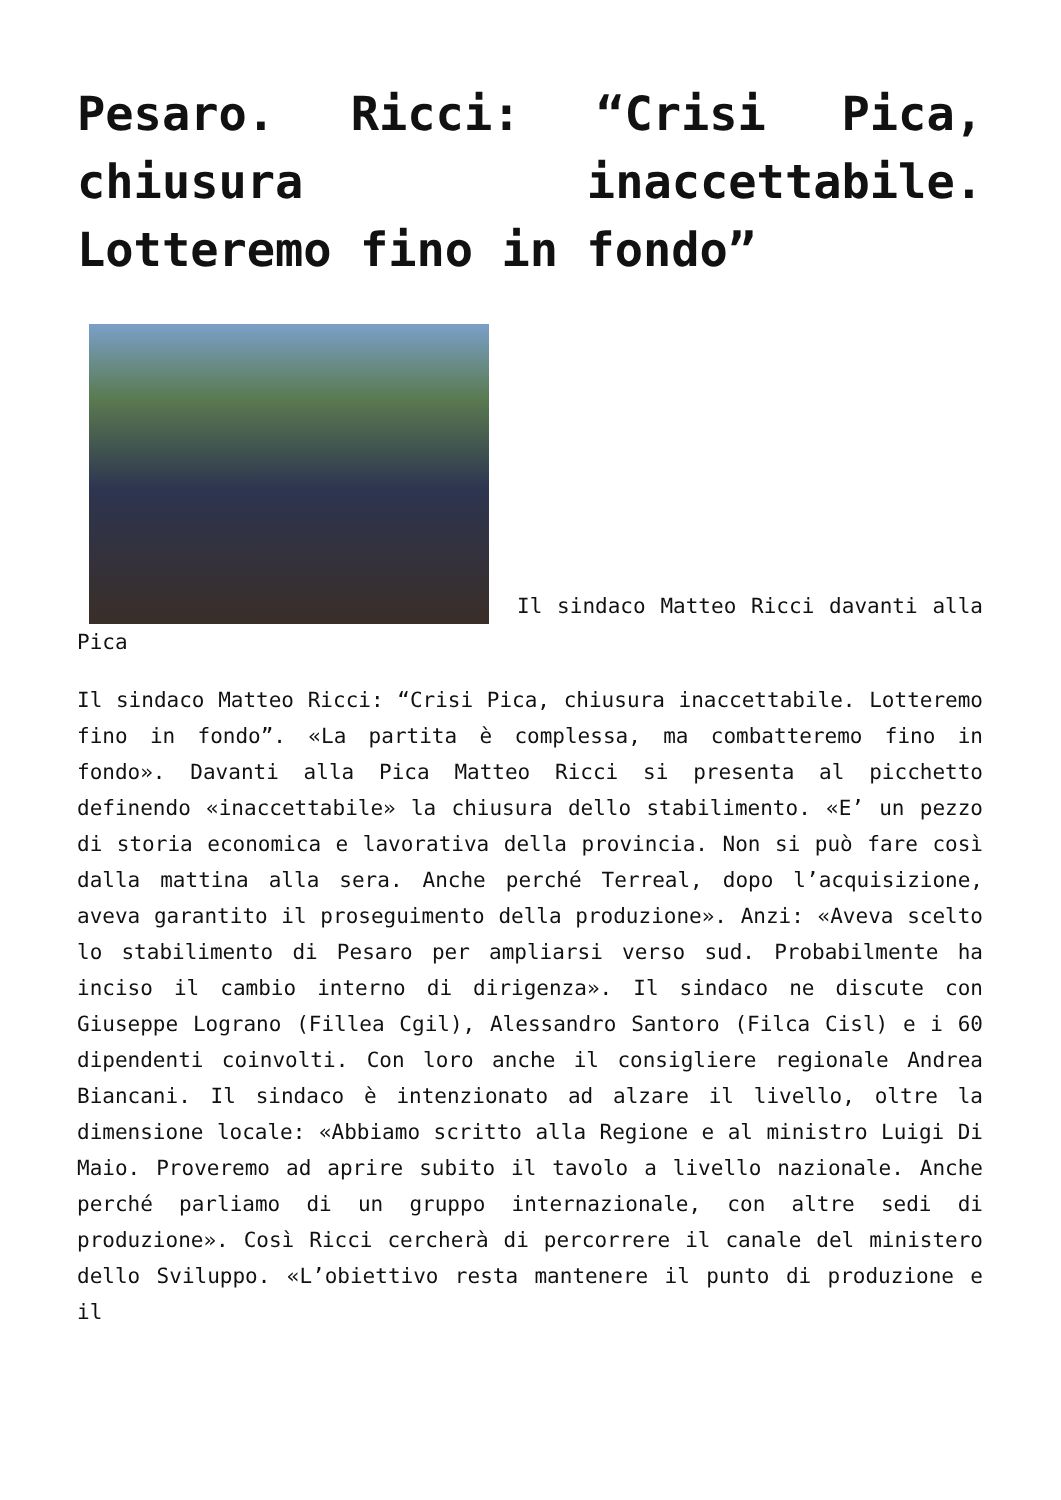Pesaro. Ricci: “Crisi Pica, chiusura inaccettabile. Lotteremo fino in fondo”
Il sindaco Matteo Ricci davanti alla Pica
Il sindaco Matteo Ricci: “Crisi Pica, chiusura inaccettabile. Lotteremo fino in fondo”. «La partita è complessa, ma combatteremo fino in fondo». Davanti alla Pica Matteo Ricci si presenta al picchetto definendo «inaccettabile» la chiusura dello stabilimento. «E’ un pezzo di storia economica e lavorativa della provincia. Non si può fare così dalla mattina alla sera. Anche perché Terreal, dopo l’acquisizione, aveva garantito il proseguimento della produzione». Anzi: «Aveva scelto lo stabilimento di Pesaro per ampliarsi verso sud. Probabilmente ha inciso il cambio interno di dirigenza». Il sindaco ne discute con Giuseppe Lograno (Fillea Cgil), Alessandro Santoro (Filca Cisl) e i 60 dipendenti coinvolti. Con loro anche il consigliere regionale Andrea Biancani. Il sindaco è intenzionato ad alzare il livello, oltre la dimensione locale: «Abbiamo scritto alla Regione e al ministro Luigi Di Maio. Proveremo ad aprire subito il tavolo a livello nazionale. Anche perché parliamo di un gruppo internazionale, con altre sedi di produzione». Così Ricci cercherà di percorrere il canale del ministero dello Sviluppo. «L’obiettivo resta mantenere il punto di produzione e il